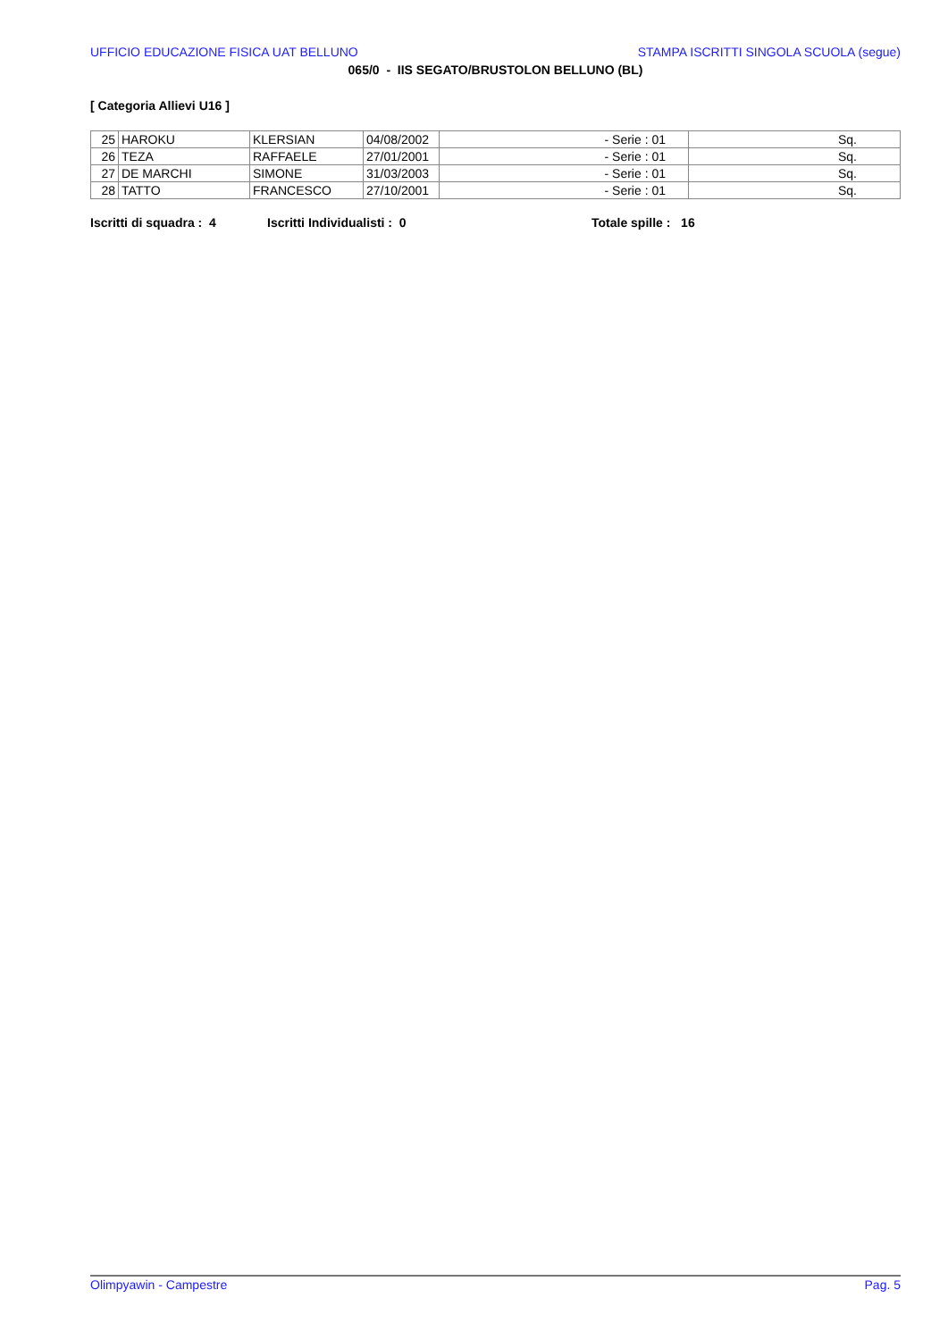UFFICIO EDUCAZIONE FISICA UAT BELLUNO STAMPA ISCRITTI SINGOLA SCUOLA (segue)
065/0 - IIS SEGATO/BRUSTOLON BELLUNO (BL)
[ Categoria Allievi U16 ]
| 25 | HAROKU | KLERSIAN | 04/08/2002 | - Serie : 01 | Sq. |
| 26 | TEZA | RAFFAELE | 27/01/2001 | - Serie : 01 | Sq. |
| 27 | DE MARCHI | SIMONE | 31/03/2003 | - Serie : 01 | Sq. |
| 28 | TATTO | FRANCESCO | 27/10/2001 | - Serie : 01 | Sq. |
Iscritti di squadra : 4 Iscritti Individualisti : 0 Totale spille : 16
Olimpyawin - Campestre Pag. 5